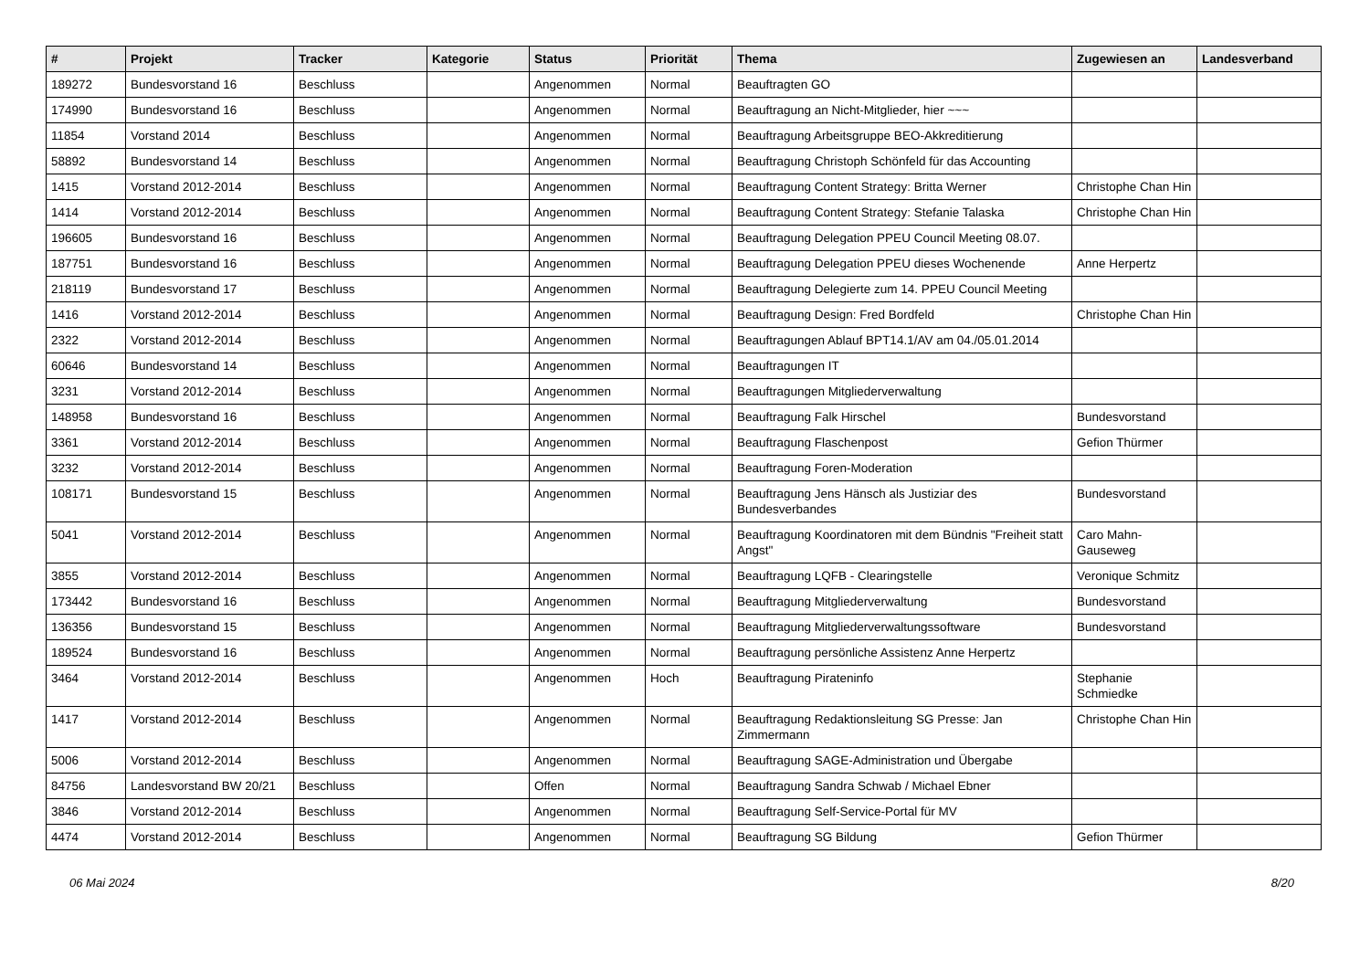| # | Projekt | Tracker | Kategorie | Status | Priorität | Thema | Zugewiesen an | Landesverband |
| --- | --- | --- | --- | --- | --- | --- | --- | --- |
| 189272 | Bundesvorstand 16 | Beschluss | | Angenommen | Normal | Beauftragten GO | | |
| 174990 | Bundesvorstand 16 | Beschluss | | Angenommen | Normal | Beauftragung an Nicht-Mitglieder, hier ~~~ | | |
| 11854 | Vorstand 2014 | Beschluss | | Angenommen | Normal | Beauftragung Arbeitsgruppe BEO-Akkreditierung | | |
| 58892 | Bundesvorstand 14 | Beschluss | | Angenommen | Normal | Beauftragung Christoph Schönfeld für das Accounting | | |
| 1415 | Vorstand 2012-2014 | Beschluss | | Angenommen | Normal | Beauftragung Content Strategy: Britta Werner | Christophe Chan Hin | |
| 1414 | Vorstand 2012-2014 | Beschluss | | Angenommen | Normal | Beauftragung Content Strategy: Stefanie Talaska | Christophe Chan Hin | |
| 196605 | Bundesvorstand 16 | Beschluss | | Angenommen | Normal | Beauftragung Delegation PPEU Council Meeting 08.07. | | |
| 187751 | Bundesvorstand 16 | Beschluss | | Angenommen | Normal | Beauftragung Delegation PPEU dieses Wochenende | Anne Herpertz | |
| 218119 | Bundesvorstand 17 | Beschluss | | Angenommen | Normal | Beauftragung Delegierte zum 14. PPEU Council Meeting | | |
| 1416 | Vorstand 2012-2014 | Beschluss | | Angenommen | Normal | Beauftragung Design: Fred Bordfeld | Christophe Chan Hin | |
| 2322 | Vorstand 2012-2014 | Beschluss | | Angenommen | Normal | Beauftragungen Ablauf BPT14.1/AV am 04./05.01.2014 | | |
| 60646 | Bundesvorstand 14 | Beschluss | | Angenommen | Normal | Beauftragungen IT | | |
| 3231 | Vorstand 2012-2014 | Beschluss | | Angenommen | Normal | Beauftragungen Mitgliederverwaltung | | |
| 148958 | Bundesvorstand 16 | Beschluss | | Angenommen | Normal | Beauftragung Falk Hirschel | Bundesvorstand | |
| 3361 | Vorstand 2012-2014 | Beschluss | | Angenommen | Normal | Beauftragung Flaschenpost | Gefion Thürmer | |
| 3232 | Vorstand 2012-2014 | Beschluss | | Angenommen | Normal | Beauftragung Foren-Moderation | | |
| 108171 | Bundesvorstand 15 | Beschluss | | Angenommen | Normal | Beauftragung Jens Hänsch als Justiziar des Bundesverbandes | Bundesvorstand | |
| 5041 | Vorstand 2012-2014 | Beschluss | | Angenommen | Normal | Beauftragung Koordinatoren mit dem Bündnis "Freiheit statt Angst" | Caro Mahn-Gauseweg | |
| 3855 | Vorstand 2012-2014 | Beschluss | | Angenommen | Normal | Beauftragung LQFB - Clearingstelle | Veronique Schmitz | |
| 173442 | Bundesvorstand 16 | Beschluss | | Angenommen | Normal | Beauftragung Mitgliederverwaltung | Bundesvorstand | |
| 136356 | Bundesvorstand 15 | Beschluss | | Angenommen | Normal | Beauftragung Mitgliederverwaltungssoftware | Bundesvorstand | |
| 189524 | Bundesvorstand 16 | Beschluss | | Angenommen | Normal | Beauftragung persönliche Assistenz Anne Herpertz | | |
| 3464 | Vorstand 2012-2014 | Beschluss | | Angenommen | Hoch | Beauftragung Pirateninfo | Stephanie Schmiedke | |
| 1417 | Vorstand 2012-2014 | Beschluss | | Angenommen | Normal | Beauftragung Redaktionsleitung SG Presse: Jan Zimmermann | Christophe Chan Hin | |
| 5006 | Vorstand 2012-2014 | Beschluss | | Angenommen | Normal | Beauftragung SAGE-Administration und Übergabe | | |
| 84756 | Landesvorstand BW 20/21 | Beschluss | | Offen | Normal | Beauftragung Sandra Schwab / Michael Ebner | | |
| 3846 | Vorstand 2012-2014 | Beschluss | | Angenommen | Normal | Beauftragung Self-Service-Portal für MV | | |
| 4474 | Vorstand 2012-2014 | Beschluss | | Angenommen | Normal | Beauftragung SG Bildung | Gefion Thürmer | |
06 Mai 2024 8/20